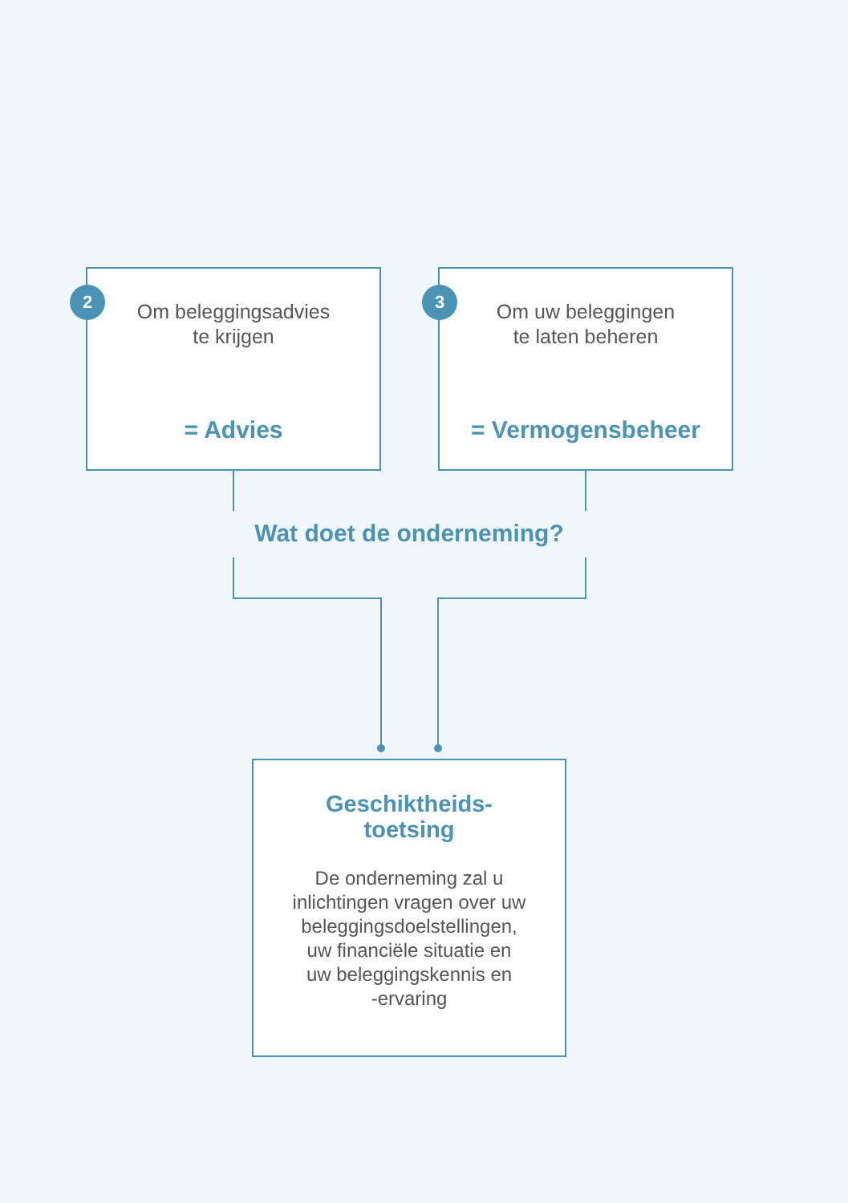2
Om beleggingsadvies
te krijgen
= Advies
3
Om uw beleggingen
te laten beheren
= Vermogensbeheer
Wat doet de onderneming?
Geschiktheids-
toetsing
De onderneming zal u
inlichtingen vragen over uw
beleggingsdoelstellingen,
uw financiële situatie en
uw beleggingskennis en
-ervaring